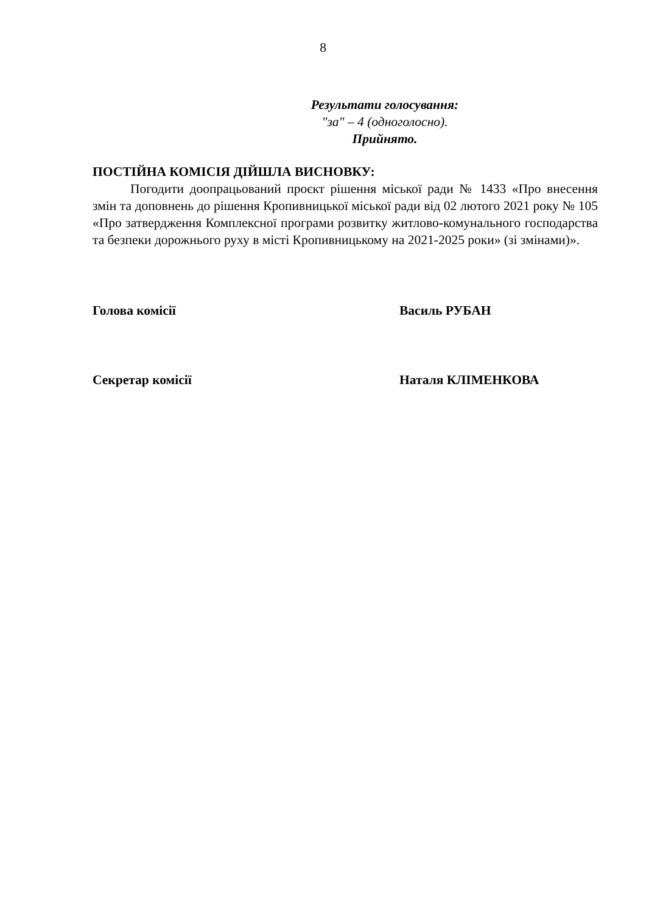8
Результати голосування:
"за" – 4 (одноголосно).
Прийнято.
ПОСТІЙНА КОМІСІЯ ДІЙШЛА ВИСНОВКУ:
Погодити доопрацьований проєкт рішення міської ради № 1433 «Про внесення змін та доповнень до рішення Кропивницької міської ради від 02 лютого 2021 року № 105 «Про затвердження Комплексної програми розвитку житлово-комунального господарства та безпеки дорожнього руху в місті Кропивницькому на 2021-2025 роки» (зі змінами)».
Голова комісії Василь РУБАН
Секретар комісії Наталя КЛІМЕНКОВА